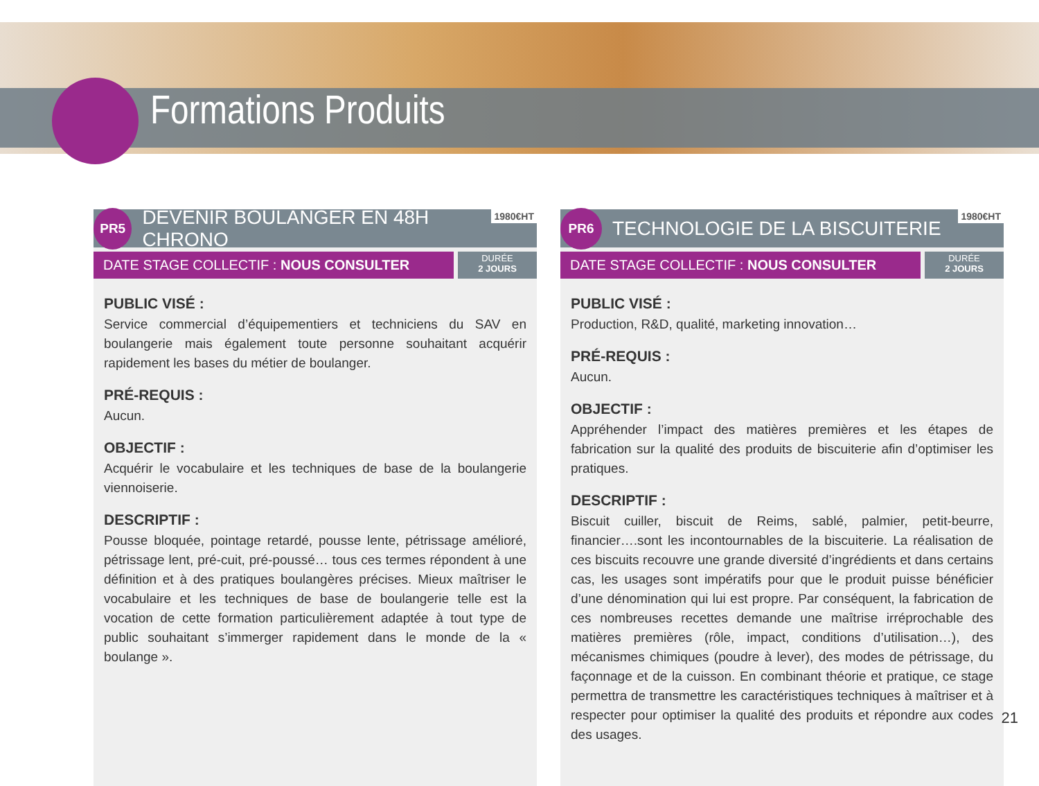Formations Produits
PR5
DEVENIR BOULANGER EN 48H CHRONO 1980€HT
DATE STAGE COLLECTIF : NOUS CONSULTER
DURÉE
2 JOURS
PUBLIC VISÉ :
Service commercial d’équipementiers et techniciens du SAV en boulangerie mais également toute personne souhaitant acquérir rapidement les bases du métier de boulanger.
PRÉ-REQUIS :
Aucun.
OBJECTIF :
Acquérir le vocabulaire et les techniques de base de la boulangerie viennoiserie.
DESCRIPTIF :
Pousse bloquée, pointage retardé, pousse lente, pétrissage amélioré, pétrissage lent, pré-cuit, pré-poussé… tous ces termes répondent à une définition et à des pratiques boulangères précises. Mieux maîtriser le vocabulaire et les techniques de base de boulangerie telle est la vocation de cette formation particulièrement adaptée à tout type de public souhaitant s’immerger rapidement dans le monde de la « boulange ».
PR6
TECHNOLOGIE DE LA BISCUITERIE 1980€HT
DATE STAGE COLLECTIF : NOUS CONSULTER
DURÉE
2 JOURS
PUBLIC VISÉ :
Production, R&D, qualité, marketing innovation…
PRÉ-REQUIS :
Aucun.
OBJECTIF :
Appréhender l’impact des matières premières et les étapes de fabrication sur la qualité des produits de biscuiterie afin d’optimiser les pratiques.
DESCRIPTIF :
Biscuit cuiller, biscuit de Reims, sablé, palmier, petit-beurre, financier….sont les incontournables de la biscuiterie. La réalisation de ces biscuits recouvre une grande diversité d’ingrédients et dans certains cas, les usages sont impératifs pour que le produit puisse bénéficier d’une dénomination qui lui est propre. Par conséquent, la fabrication de ces nombreuses recettes demande une maîtrise irréprochable des matières premières (rôle, impact, conditions d’utilisation…), des mécanismes chimiques (poudre à lever), des modes de pétrissage, du façonnage et de la cuisson. En combinant théorie et pratique, ce stage permettra de transmettre les caractéristiques techniques à maîtriser et à respecter pour optimiser la qualité des produits et répondre aux codes des usages.
21